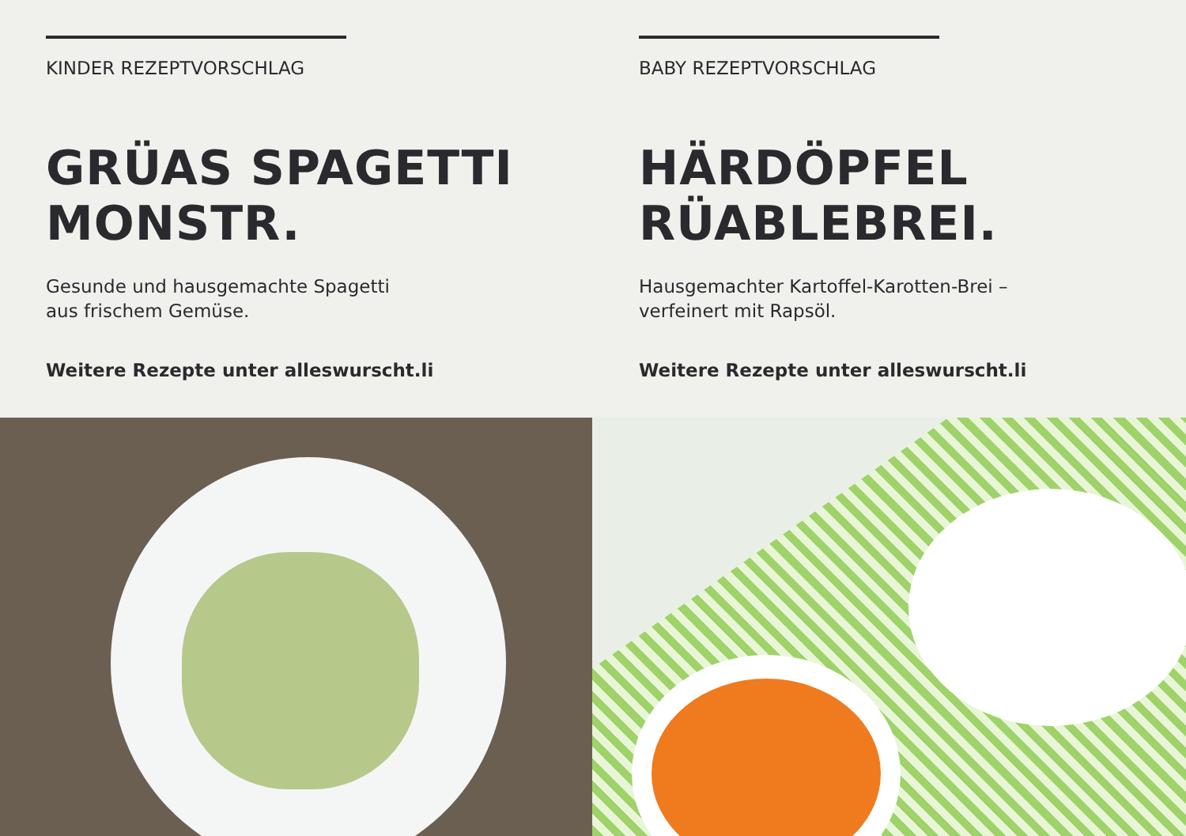KINDER REZEPTVORSCHLAG
GRÜAS SPAGETTI
MONSTR.
Gesunde und hausgemachte Spagetti
aus frischem Gemüse.
Weitere Rezepte unter alleswurscht.li
BABY REZEPTVORSCHLAG
HÄRDÖPFEL
RÜABLEBREI.
Hausgemachter Kartoffel-Karotten-Brei –
verfeinert mit Rapsöl.
Weitere Rezepte unter alleswurscht.li